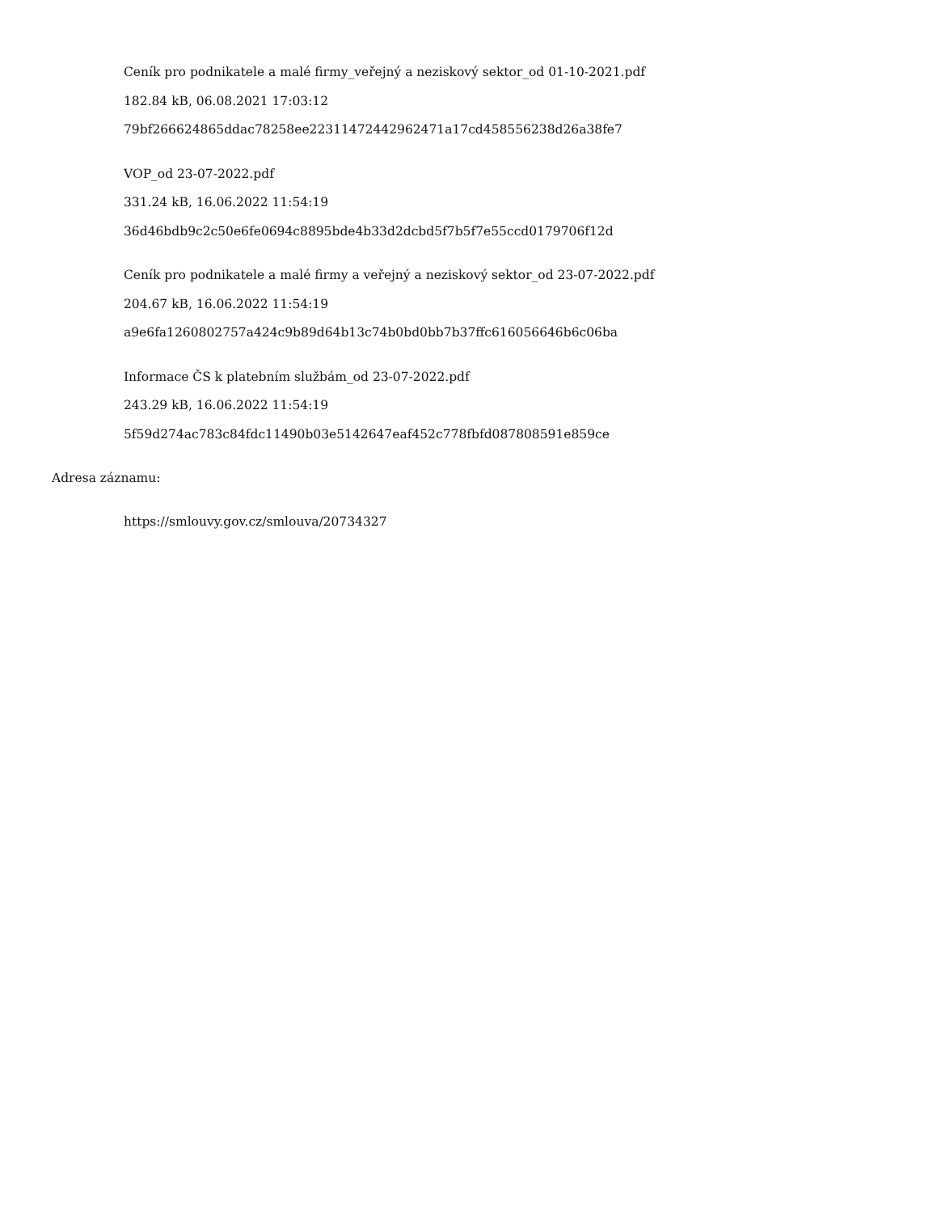Ceník pro podnikatele a malé firmy_veřejný a neziskový sektor_od 01-10-2021.pdf
182.84 kB, 06.08.2021 17:03:12
79bf266624865ddac78258ee22311472442962471a17cd458556238d26a38fe7
VOP_od 23-07-2022.pdf
331.24 kB, 16.06.2022 11:54:19
36d46bdb9c2c50e6fe0694c8895bde4b33d2dcbd5f7b5f7e55ccd0179706f12d
Ceník pro podnikatele a malé firmy a veřejný a neziskový sektor_od 23-07-2022.pdf
204.67 kB, 16.06.2022 11:54:19
a9e6fa1260802757a424c9b89d64b13c74b0bd0bb7b37ffc616056646b6c06ba
Informace ČS k platebním službám_od 23-07-2022.pdf
243.29 kB, 16.06.2022 11:54:19
5f59d274ac783c84fdc11490b03e5142647eaf452c778fbfd087808591e859ce
Adresa záznamu:
https://smlouvy.gov.cz/smlouva/20734327